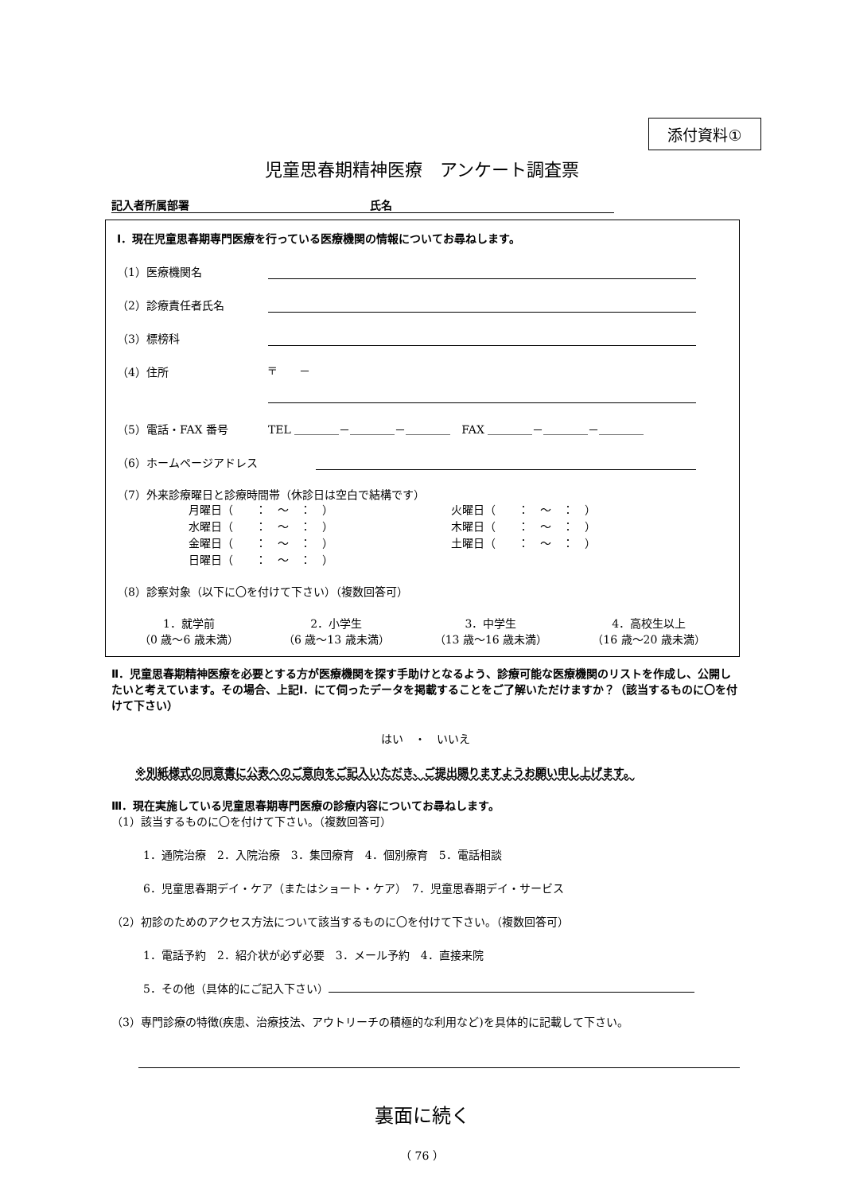添付資料①
児童思春期精神医療　アンケート調査票
記入者所属部署 氏名
Ⅰ．現在児童思春期専門医療を行っている医療機関の情報についてお尋ねします。
（1）医療機関名
（2）診療責任者氏名
（3）標榜科
（4）住所 〒　　－
（5）電話・FAX 番号 TEL ＿＿＿＿－＿＿＿＿－＿＿＿＿　FAX ＿＿＿＿－＿＿＿＿－＿＿＿＿
（6）ホームページアドレス
（7）外来診療曜日と診療時間帯（休診日は空白で結構です）
月曜日（　　：　～　：　） 火曜日（　　：　～　：　） 水曜日（　　：　～　：　） 木曜日（　　：　～　：　） 金曜日（　　：　～　：　） 土曜日（　　：　～　：　） 日曜日（　　：　～　：　）
（8）診察対象（以下に〇を付けて下さい）（複数回答可）
1．就学前
（0 歳～6 歳未満）
2．小学生
（6 歳～13 歳未満）
3．中学生
（13 歳～16 歳未満）
4．高校生以上
（16 歳～20 歳未満）
Ⅱ．児童思春期精神医療を必要とする方が医療機関を探す手助けとなるよう、診療可能な医療機関のリストを作成し、公開したいと考えています。その場合、上記Ⅰ．にて伺ったデータを掲載することをご了解いただけますか？（該当するものに〇を付けて下さい）
はい　・　いいえ
※別紙様式の同意書に公表へのご意向をご記入いただき、ご提出賜りますようお願い申し上げます。
Ⅲ．現在実施している児童思春期専門医療の診療内容についてお尋ねします。
（1）該当するものに〇を付けて下さい。（複数回答可）
1．通院治療　2．入院治療　3．集団療育　4．個別療育　5．電話相談
6．児童思春期デイ・ケア（またはショート・ケア）　7．児童思春期デイ・サービス
（2）初診のためのアクセス方法について該当するものに〇を付けて下さい。（複数回答可）
1．電話予約　2．紹介状が必ず必要　3．メール予約　4．直接来院
5．その他（具体的にご記入下さい）
（3）専門診療の特徴(疾患、治療技法、アウトリーチの積極的な利用など)を具体的に記載して下さい。
裏面に続く
（ 76 ）